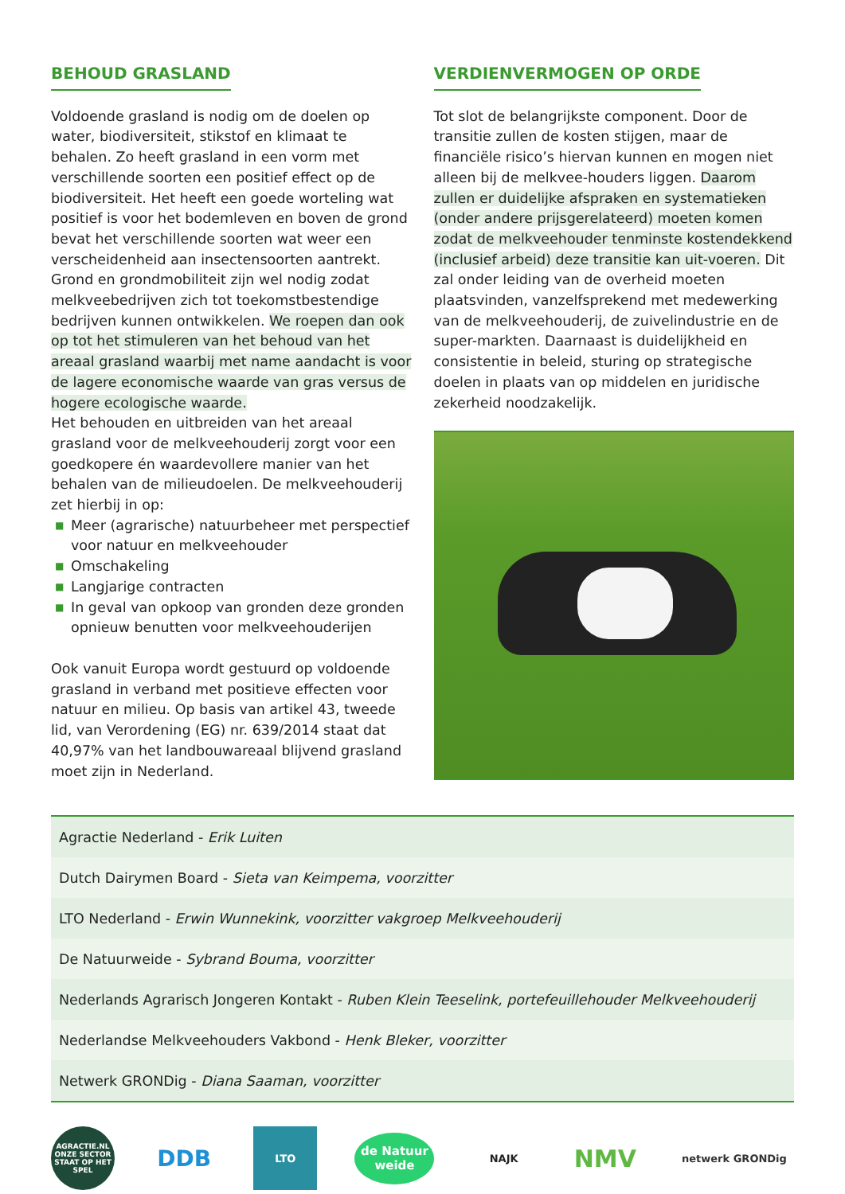BEHOUD GRASLAND
Voldoende grasland is nodig om de doelen op water, biodiversiteit, stikstof en klimaat te behalen. Zo heeft grasland in een vorm met verschillende soorten een positief effect op de biodiversiteit. Het heeft een goede worteling wat positief is voor het bodemleven en boven de grond bevat het verschillende soorten wat weer een verscheidenheid aan insectensoorten aantrekt. Grond en grondmobiliteit zijn wel nodig zodat melkveebedrijven zich tot toekomstbestendige bedrijven kunnen ontwikkelen. We roepen dan ook op tot het stimuleren van het behoud van het areaal grasland waarbij met name aandacht is voor de lagere economische waarde van gras versus de hogere ecologische waarde.
Het behouden en uitbreiden van het areaal grasland voor de melkveehouderij zorgt voor een goedkopere én waardevollere manier van het behalen van de milieudoelen. De melkveehouderij zet hierbij in op:
■ Meer (agrarische) natuurbeheer met perspectief voor natuur en melkveehouder
■ Omschakeling
■ Langjarige contracten
■ In geval van opkoop van gronden deze gronden opnieuw benutten voor melkveehouderijen
Ook vanuit Europa wordt gestuurd op voldoende grasland in verband met positieve effecten voor natuur en milieu. Op basis van artikel 43, tweede lid, van Verordening (EG) nr. 639/2014 staat dat 40,97% van het landbouwareaal blijvend grasland moet zijn in Nederland.
VERDIENVERMOGEN OP ORDE
Tot slot de belangrijkste component. Door de transitie zullen de kosten stijgen, maar de financiële risico’s hiervan kunnen en mogen niet alleen bij de melkvee-houders liggen. Daarom zullen er duidelijke afspraken en systematieken (onder andere prijsgerelateerd) moeten komen zodat de melkveehouder tenminste kostendekkend (inclusief arbeid) deze transitie kan uit-voeren. Dit zal onder leiding van de overheid moeten plaatsvinden, vanzelfsprekend met medewerking van de melkveehouderij, de zuivelindustrie en de super-markten. Daarnaast is duidelijkheid en consistentie in beleid, sturing op strategische doelen in plaats van op middelen en juridische zekerheid noodzakelijk.
| Agractie Nederland - Erik Luiten |
| Dutch Dairymen Board - Sieta van Keimpema, voorzitter |
| LTO Nederland - Erwin Wunnekink, voorzitter vakgroep Melkveehouderij |
| De Natuurweide - Sybrand Bouma, voorzitter |
| Nederlands Agrarisch Jongeren Kontakt - Ruben Klein Teeselink, portefeuillehouder Melkveehouderij |
| Nederlandse Melkveehouders Vakbond - Henk Bleker, voorzitter |
| Netwerk GRONDig - Diana Saaman, voorzitter |
AGRACTIE.NL
ONZE SECTOR STAAT OP HET SPEL
DDB
LTO
de Natuur weide
NAJK
NMV
netwerk GRONDig